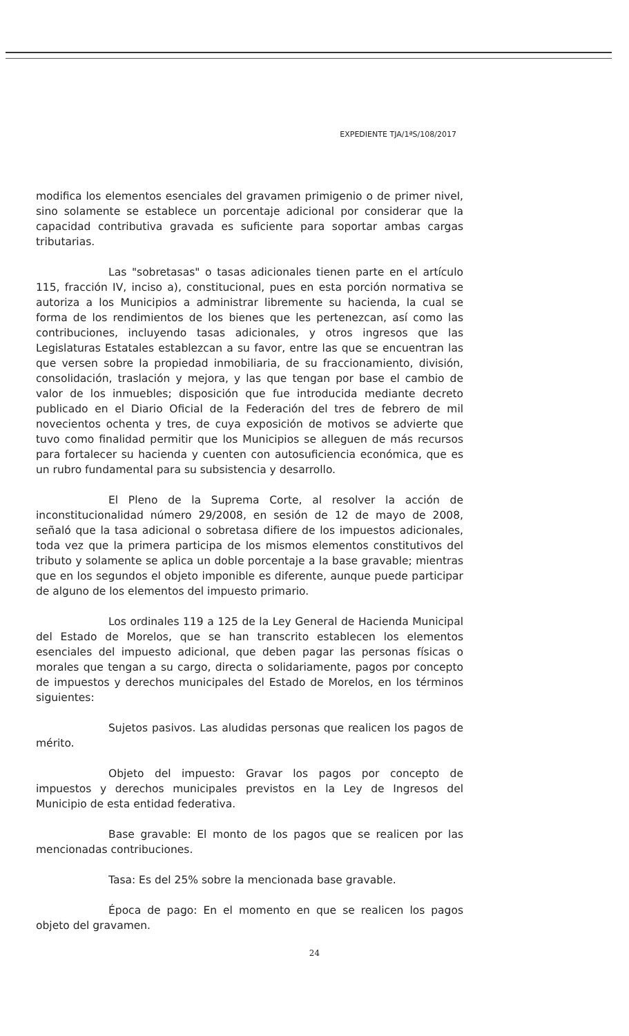EXPEDIENTE TJA/1ªS/108/2017
modifica los elementos esenciales del gravamen primigenio o de primer nivel, sino solamente se establece un porcentaje adicional por considerar que la capacidad contributiva gravada es suficiente para soportar ambas cargas tributarias.
Las "sobretasas" o tasas adicionales tienen parte en el artículo 115, fracción IV, inciso a), constitucional, pues en esta porción normativa se autoriza a los Municipios a administrar libremente su hacienda, la cual se forma de los rendimientos de los bienes que les pertenezcan, así como las contribuciones, incluyendo tasas adicionales, y otros ingresos que las Legislaturas Estatales establezcan a su favor, entre las que se encuentran las que versen sobre la propiedad inmobiliaria, de su fraccionamiento, división, consolidación, traslación y mejora, y las que tengan por base el cambio de valor de los inmuebles; disposición que fue introducida mediante decreto publicado en el Diario Oficial de la Federación del tres de febrero de mil novecientos ochenta y tres, de cuya exposición de motivos se advierte que tuvo como finalidad permitir que los Municipios se alleguen de más recursos para fortalecer su hacienda y cuenten con autosuficiencia económica, que es un rubro fundamental para su subsistencia y desarrollo.
El Pleno de la Suprema Corte, al resolver la acción de inconstitucionalidad número 29/2008, en sesión de 12 de mayo de 2008, señaló que la tasa adicional o sobretasa difiere de los impuestos adicionales, toda vez que la primera participa de los mismos elementos constitutivos del tributo y solamente se aplica un doble porcentaje a la base gravable; mientras que en los segundos el objeto imponible es diferente, aunque puede participar de alguno de los elementos del impuesto primario.
Los ordinales 119 a 125 de la Ley General de Hacienda Municipal del Estado de Morelos, que se han transcrito establecen los elementos esenciales del impuesto adicional, que deben pagar las personas físicas o morales que tengan a su cargo, directa o solidariamente, pagos por concepto de impuestos y derechos municipales del Estado de Morelos, en los términos siguientes:
Sujetos pasivos. Las aludidas personas que realicen los pagos de mérito.
Objeto del impuesto: Gravar los pagos por concepto de impuestos y derechos municipales previstos en la Ley de Ingresos del Municipio de esta entidad federativa.
Base gravable: El monto de los pagos que se realicen por las mencionadas contribuciones.
Tasa: Es del 25% sobre la mencionada base gravable.
Época de pago: En el momento en que se realicen los pagos objeto del gravamen.
24